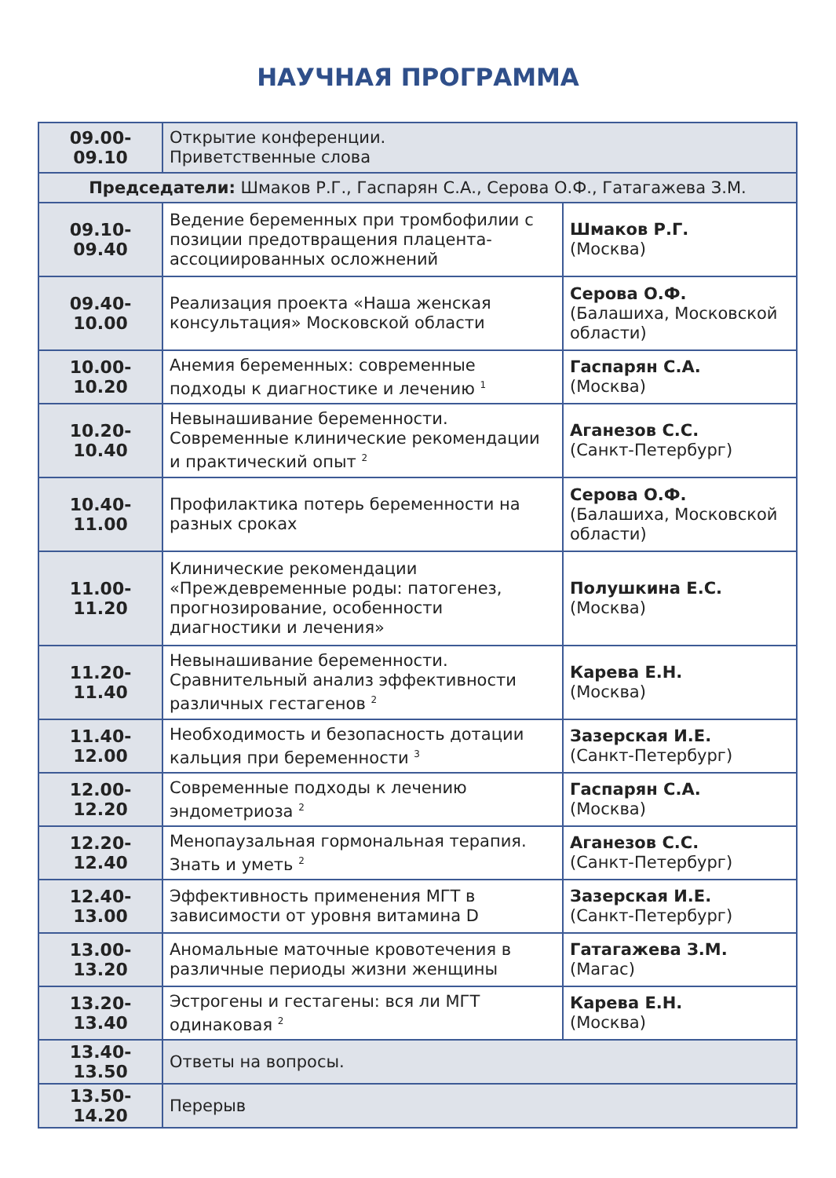НАУЧНАЯ ПРОГРАММА
| 09.00-09.10 | Открытие конференции. Приветственные слова | |
| Председатели: Шмаков Р.Г., Гаспарян С.А., Серова О.Ф., Гатагажева З.М. | | |
| 09.10-09.40 | Ведение беременных при тромбофилии с позиции предотвращения плацента-ассоциированных осложнений | Шмаков Р.Г. (Москва) |
| 09.40-10.00 | Реализация проекта «Наша женская консультация» Московской области | Серова О.Ф. (Балашиха, Московской области) |
| 10.00-10.20 | Анемия беременных: современные подходы к диагностике и лечению <sup>1</sup> | Гаспарян С.А. (Москва) |
| 10.20-10.40 | Невынашивание беременности. Современные клинические рекомендации и практический опыт <sup>2</sup> | Аганезов С.С. (Санкт-Петербург) |
| 10.40-11.00 | Профилактика потерь беременности на разных сроках | Серова О.Ф. (Балашиха, Московской области) |
| 11.00-11.20 | Клинические рекомендации «Преждевременные роды: патогенез, прогнозирование, особенности диагностики и лечения» | Полушкина Е.С. (Москва) |
| 11.20-11.40 | Невынашивание беременности. Сравнительный анализ эффективности различных гестагенов <sup>2</sup> | Карева Е.Н. (Москва) |
| 11.40-12.00 | Необходимость и безопасность дотации кальция при беременности <sup>3</sup> | Зазерская И.Е. (Санкт-Петербург) |
| 12.00-12.20 | Современные подходы к лечению эндометриоза <sup>2</sup> | Гаспарян С.А. (Москва) |
| 12.20-12.40 | Менопаузальная гормональная терапия. Знать и уметь <sup>2</sup> | Аганезов С.С. (Санкт-Петербург) |
| 12.40-13.00 | Эффективность применения МГТ в зависимости от уровня витамина D | Зазерская И.Е. (Санкт-Петербург) |
| 13.00-13.20 | Аномальные маточные кровотечения в различные периоды жизни женщины | Гатагажева З.М. (Магас) |
| 13.20-13.40 | Эстрогены и гестагены: вся ли МГТ одинаковая <sup>2</sup> | Карева Е.Н. (Москва) |
| 13.40-13.50 | Ответы на вопросы. | |
| 13.50-14.20 | Перерыв | |